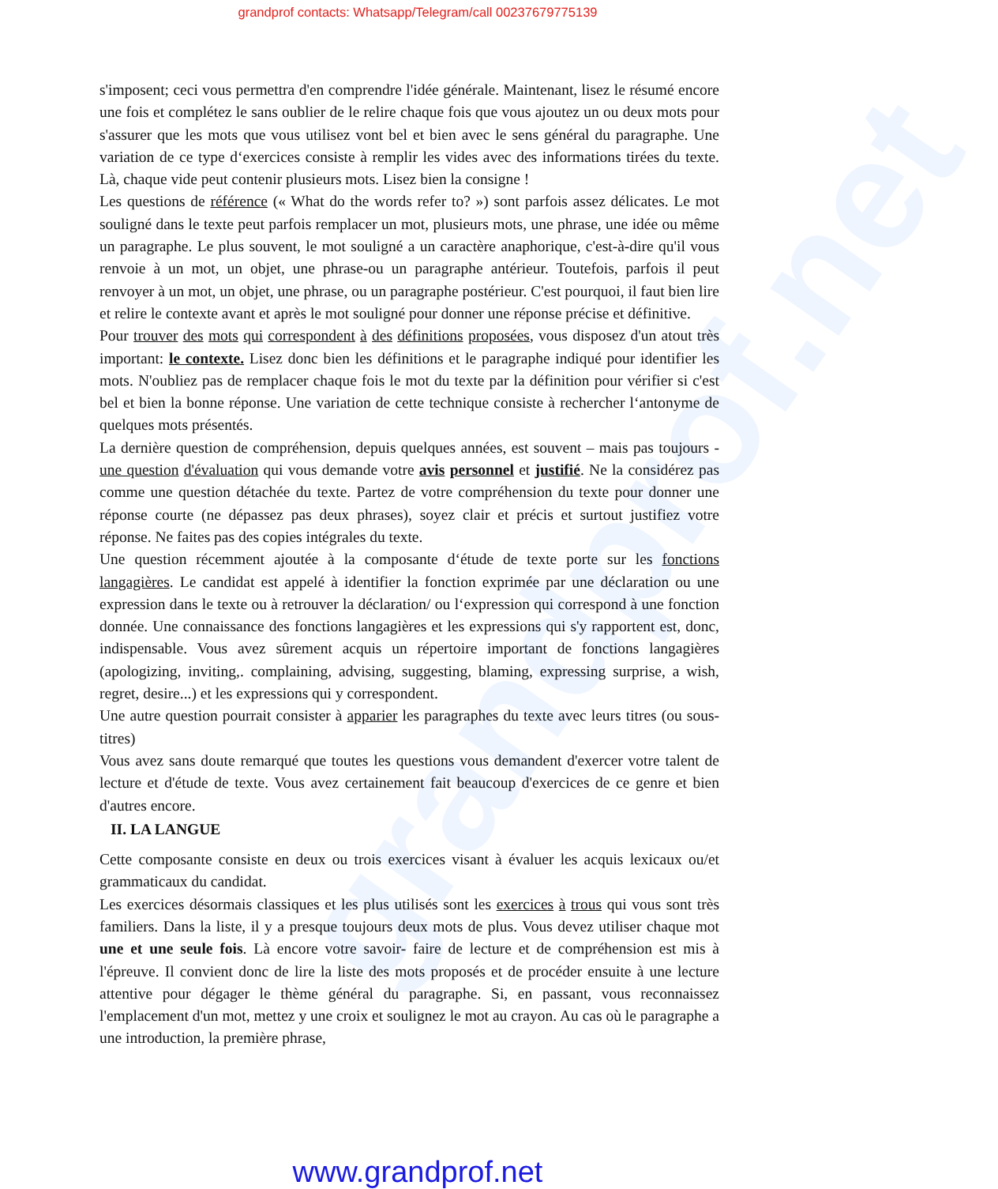grandprof.net
grandprof contacts: Whatsapp/Telegram/call 00237679775139
s'imposent; ceci vous permettra d'en comprendre l'idée générale. Maintenant, lisez le résumé encore une fois et complétez le sans oublier de le relire chaque fois que vous ajoutez un ou deux mots pour s'assurer que les mots que vous utilisez vont bel et bien avec le sens général du paragraphe. Une variation de ce type d‘exercices consiste à remplir les vides avec des informations tirées du texte. Là, chaque vide peut contenir plusieurs mots. Lisez bien la consigne !
Les questions de référence (« What do the words refer to? ») sont parfois assez délicates. Le mot souligné dans le texte peut parfois remplacer un mot, plusieurs mots, une phrase, une idée ou même un paragraphe. Le plus souvent, le mot souligné a un caractère anaphorique, c'est-à-dire qu'il vous renvoie à un mot, un objet, une phrase-ou un paragraphe antérieur. Toutefois, parfois il peut renvoyer à un mot, un objet, une phrase, ou un paragraphe postérieur. C'est pourquoi, il faut bien lire et relire le contexte avant et après le mot souligné pour donner une réponse précise et définitive.
Pour trouver des mots qui correspondent à des définitions proposées, vous disposez d'un atout très important: le contexte. Lisez donc bien les définitions et le paragraphe indiqué pour identifier les mots. N'oubliez pas de remplacer chaque fois le mot du texte par la définition pour vérifier si c'est bel et bien la bonne réponse. Une variation de cette technique consiste à rechercher l‘antonyme de quelques mots présentés.
La dernière question de compréhension, depuis quelques années, est souvent – mais pas toujours - une question d'évaluation qui vous demande votre avis personnel et justifié. Ne la considérez pas comme une question détachée du texte. Partez de votre compréhension du texte pour donner une réponse courte (ne dépassez pas deux phrases), soyez clair et précis et surtout justifiez votre réponse. Ne faites pas des copies intégrales du texte.
Une question récemment ajoutée à la composante d‘étude de texte porte sur les fonctions langagières. Le candidat est appelé à identifier la fonction exprimée par une déclaration ou une expression dans le texte ou à retrouver la déclaration/ ou l‘expression qui correspond à une fonction donnée. Une connaissance des fonctions langagières et les expressions qui s'y rapportent est, donc, indispensable. Vous avez sûrement acquis un répertoire important de fonctions langagières (apologizing, inviting,. complaining, advising, suggesting, blaming, expressing surprise, a wish, regret, desire...) et les expressions qui y correspondent.
Une autre question pourrait consister à apparier les paragraphes du texte avec leurs titres (ou sous-titres)
Vous avez sans doute remarqué que toutes les questions vous demandent d'exercer votre talent de lecture et d'étude de texte. Vous avez certainement fait beaucoup d'exercices de ce genre et bien d'autres encore.
II. LA LANGUE
Cette composante consiste en deux ou trois exercices visant à évaluer les acquis lexicaux ou/et grammaticaux du candidat.
Les exercices désormais classiques et les plus utilisés sont les exercices à trous qui vous sont très familiers. Dans la liste, il y a presque toujours deux mots de plus. Vous devez utiliser chaque mot une et une seule fois. Là encore votre savoir- faire de lecture et de compréhension est mis à l'épreuve. Il convient donc de lire la liste des mots proposés et de procéder ensuite à une lecture attentive pour dégager le thème général du paragraphe. Si, en passant, vous reconnaissez l'emplacement d'un mot, mettez y une croix et soulignez le mot au crayon. Au cas où le paragraphe a une introduction, la première phrase,
www.grandprof.net